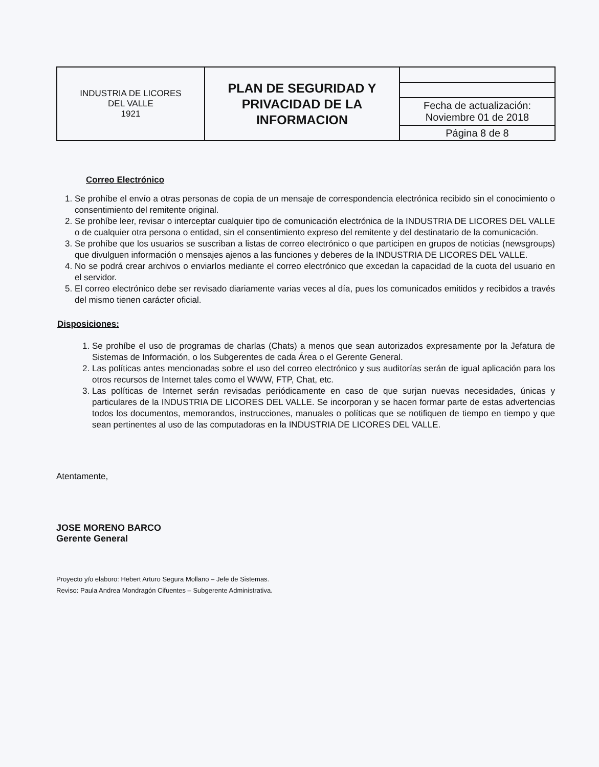| INDUSTRIA DE LICORES DEL VALLE 1921 | PLAN DE SEGURIDAD Y PRIVACIDAD DE LA INFORMACION | |
| | | Fecha de actualización: Noviembre 01 de 2018 |
| | | Página 8 de 8 |
Correo Electrónico
1. Se prohíbe el envío a otras personas de copia de un mensaje de correspondencia electrónica recibido sin el conocimiento o consentimiento del remitente original.
2. Se prohíbe leer, revisar o interceptar cualquier tipo de comunicación electrónica de la INDUSTRIA DE LICORES DEL VALLE o de cualquier otra persona o entidad, sin el consentimiento expreso del remitente y del destinatario de la comunicación.
3. Se prohíbe que los usuarios se suscriban a listas de correo electrónico o que participen en grupos de noticias (newsgroups) que divulguen información o mensajes ajenos a las funciones y deberes de la INDUSTRIA DE LICORES DEL VALLE.
4. No se podrá crear archivos o enviarlos mediante el correo electrónico que excedan la capacidad de la cuota del usuario en el servidor.
5. El correo electrónico debe ser revisado diariamente varias veces al día, pues los comunicados emitidos y recibidos a través del mismo tienen carácter oficial.
Disposiciones:
1. Se prohíbe el uso de programas de charlas (Chats) a menos que sean autorizados expresamente por la Jefatura de Sistemas de Información, o los Subgerentes de cada Área o el Gerente General.
2. Las políticas antes mencionadas sobre el uso del correo electrónico y sus auditorías serán de igual aplicación para los otros recursos de Internet tales como el WWW, FTP, Chat, etc.
3. Las políticas de Internet serán revisadas periódicamente en caso de que surjan nuevas necesidades, únicas y particulares de la INDUSTRIA DE LICORES DEL VALLE. Se incorporan y se hacen formar parte de estas advertencias todos los documentos, memorandos, instrucciones, manuales o políticas que se notifiquen de tiempo en tiempo y que sean pertinentes al uso de las computadoras en la INDUSTRIA DE LICORES DEL VALLE.
Atentamente,
JOSE MORENO BARCO
Gerente General
Proyecto y/o elaboro: Hebert Arturo Segura Mollano – Jefe de Sistemas.
Reviso: Paula Andrea Mondragón Cifuentes – Subgerente Administrativa.